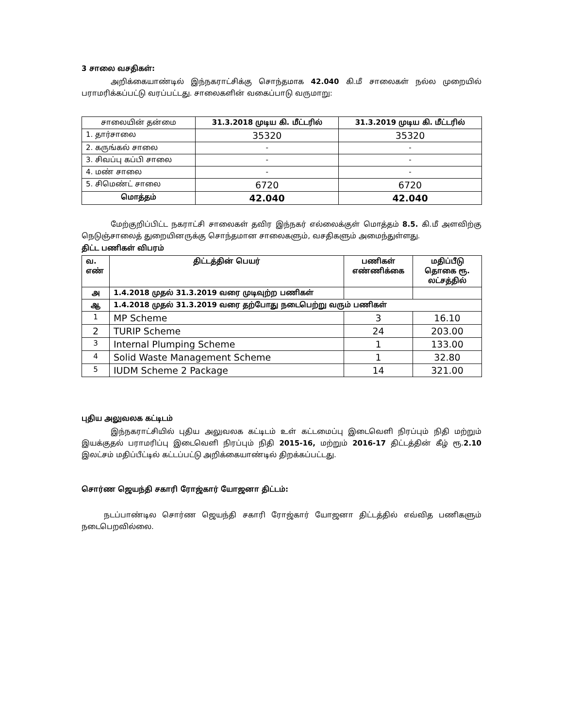3 சாலை வசதிகள்:
அறிக்கையாண்டில் இந்நகராட்சிக்கு சொந்தமாக 42.040 கி.மீ சாலைகள் நல்ல முறையில் பராமரிக்கப்பட்டு வரப்பட்டது. சாலைகளின் வகைப்பாடு வருமாறு:
| சாலையின் தன்மை | 31.3.2018 முடிய கி. மீட்டரில் | 31.3.2019 முடிய கி. மீட்டரில் |
| --- | --- | --- |
| 1. தார்சாலை | 35320 | 35320 |
| 2. கருங்கல் சாலை | - | - |
| 3. சிவப்பு கப்பி சாலை | - | - |
| 4. மண் சாலை | - | - |
| 5. சிமெண்ட் சாலை | 6720 | 6720 |
| மொத்தம் | 42.040 | 42.040 |
மேற்குறிப்பிட்ட நகராட்சி சாலைகள் தவிர இந்நகர் எல்லைக்குள் மொத்தம் 8.5. கி.மீ அளவிற்கு நெடுஞ்சாலைத் துறையினருக்கு சொந்தமான சாலைகளும், வசதிகளும் அமைந்துள்ளது.
திட்ட பணிகள் விபரம்
| வ. எண் | திட்டத்தின் பெயர் | பணிகள் எண்ணிக்கை | மதிப்பீடு தொகை ரூ. லட்சத்தில் |
| --- | --- | --- | --- |
| அ | 1.4.2018 முதல் 31.3.2019 வரை முடிவுற்ற பணிகள் | | |
| ஆ | 1.4.2018 முதல் 31.3.2019 வரை தற்போது நடைபெற்று வரும் பணிகள் | | |
| 1 | MP Scheme | 3 | 16.10 |
| 2 | TURIP Scheme | 24 | 203.00 |
| 3 | Internal Plumping Scheme | 1 | 133.00 |
| 4 | Solid Waste Management Scheme | 1 | 32.80 |
| 5 | IUDM Scheme 2 Package | 14 | 321.00 |
புதிய அலுவலக கட்டிடம்
இந்நகராட்சியில் புதிய அலுவலக கட்டிடம் உள் கட்டமைப்பு இடைவெளி நிரப்பும் நிதி மற்றும் இயக்குதல் பராமரிப்பு இடைவெளி நிரப்பும் நிதி 2015-16, மற்றும் 2016-17 திட்டத்தின் கீழ் ரூ.2.10 இலட்சம் மதிப்பீட்டில் கட்டப்பட்டு அறிக்கையாண்டில் திறக்கப்பட்டது.
சொர்ண ஜெயந்தி சகாரி ரோஜ்கார் யோஜனா திட்டம்:
நடப்பாண்டில சொர்ண ஜெயந்தி சகாரி ரோஜ்கார் யோஜனா திட்டத்தில் எவ்வித பணிகளும் நடைபெறவில்லை.